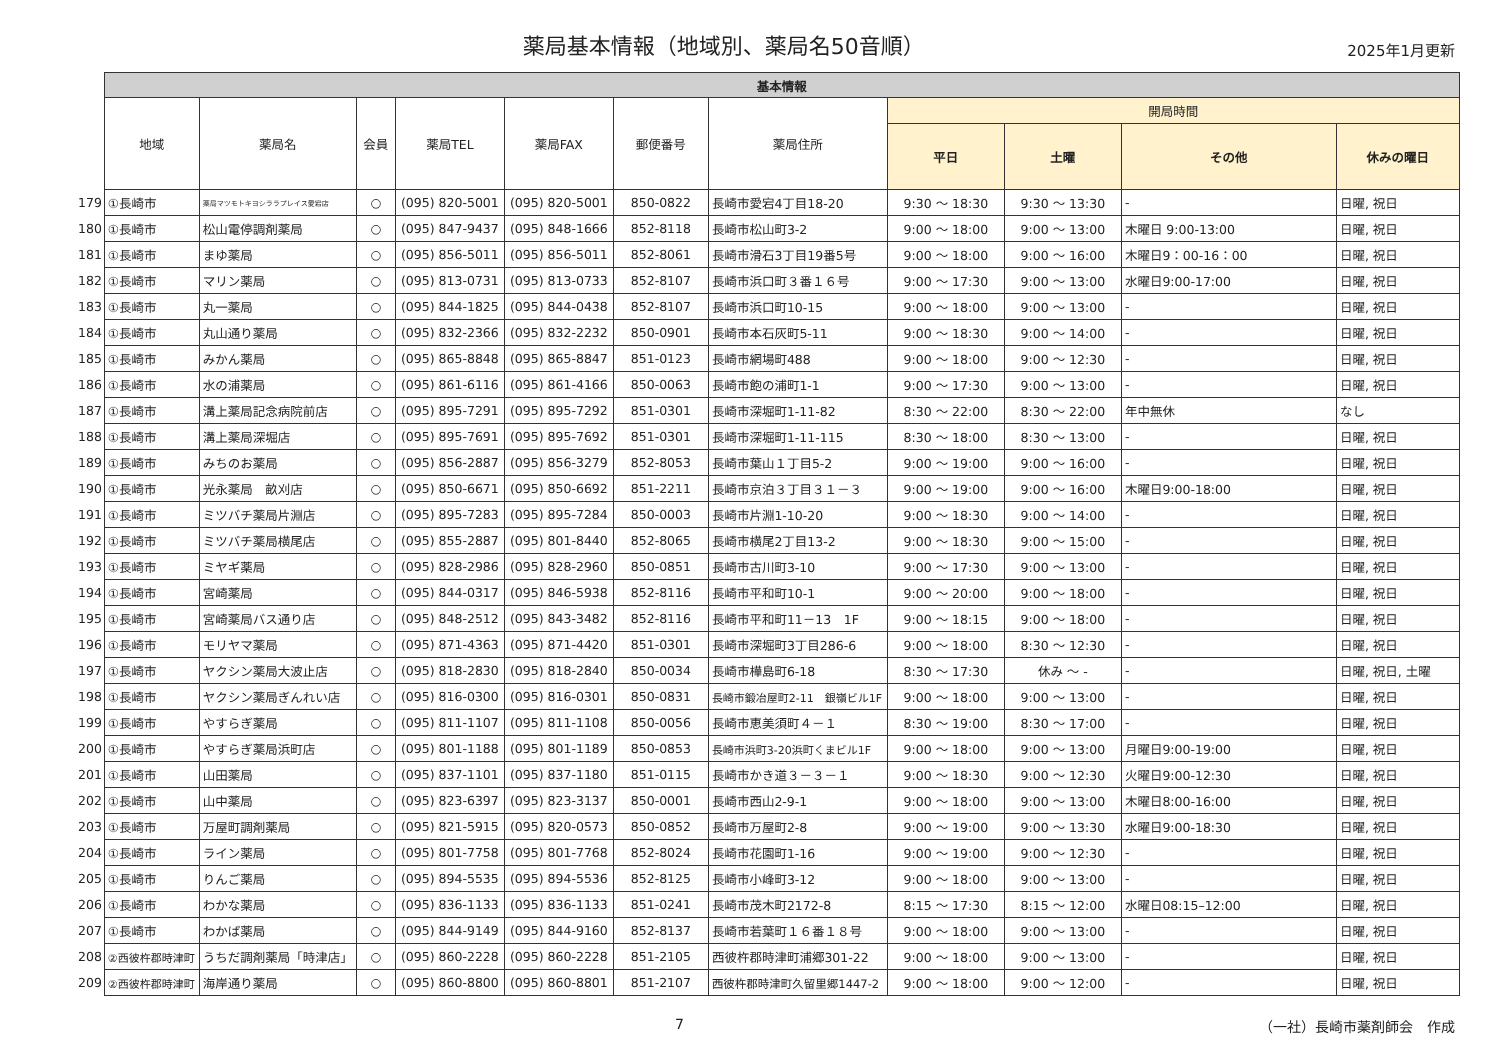薬局基本情報（地域別、薬局名50音順）
2025年1月更新
| | 基本情報 | | | | | | | | | | |
| | 地域 | 薬局名 | 会員 | 薬局TEL | 薬局FAX | 郵便番号 | 薬局住所 | 開局時間 | | | |
| | | | | | | | | 平日 | 土曜 | その他 | 休みの曜日 |
| 179 | ①長崎市 | 薬局マツモトキヨシララプレイス愛宕店 | ○ | (095) 820-5001 | (095) 820-5001 | 850-0822 | 長崎市愛宕4丁目18-20 | 9:30 ～ 18:30 | 9:30 ～ 13:30 | - | 日曜, 祝日 |
| 180 | ①長崎市 | 松山電停調剤薬局 | ○ | (095) 847-9437 | (095) 848-1666 | 852-8118 | 長崎市松山町3-2 | 9:00 ～ 18:00 | 9:00 ～ 13:00 | 木曜日 9:00-13:00 | 日曜, 祝日 |
| 181 | ①長崎市 | まゆ薬局 | ○ | (095) 856-5011 | (095) 856-5011 | 852-8061 | 長崎市滑石3丁目19番5号 | 9:00 ～ 18:00 | 9:00 ～ 16:00 | 木曜日9：00-16：00 | 日曜, 祝日 |
| 182 | ①長崎市 | マリン薬局 | ○ | (095) 813-0731 | (095) 813-0733 | 852-8107 | 長崎市浜口町３番１６号 | 9:00 ～ 17:30 | 9:00 ～ 13:00 | 水曜日9:00-17:00 | 日曜, 祝日 |
| 183 | ①長崎市 | 丸一薬局 | ○ | (095) 844-1825 | (095) 844-0438 | 852-8107 | 長崎市浜口町10-15 | 9:00 ～ 18:00 | 9:00 ～ 13:00 | - | 日曜, 祝日 |
| 184 | ①長崎市 | 丸山通り薬局 | ○ | (095) 832-2366 | (095) 832-2232 | 850-0901 | 長崎市本石灰町5-11 | 9:00 ～ 18:30 | 9:00 ～ 14:00 | - | 日曜, 祝日 |
| 185 | ①長崎市 | みかん薬局 | ○ | (095) 865-8848 | (095) 865-8847 | 851-0123 | 長崎市網場町488 | 9:00 ～ 18:00 | 9:00 ～ 12:30 | - | 日曜, 祝日 |
| 186 | ①長崎市 | 水の浦薬局 | ○ | (095) 861-6116 | (095) 861-4166 | 850-0063 | 長崎市飽の浦町1-1 | 9:00 ～ 17:30 | 9:00 ～ 13:00 | - | 日曜, 祝日 |
| 187 | ①長崎市 | 溝上薬局記念病院前店 | ○ | (095) 895-7291 | (095) 895-7292 | 851-0301 | 長崎市深堀町1-11-82 | 8:30 ～ 22:00 | 8:30 ～ 22:00 | 年中無休 | なし |
| 188 | ①長崎市 | 溝上薬局深堀店 | ○ | (095) 895-7691 | (095) 895-7692 | 851-0301 | 長崎市深堀町1-11-115 | 8:30 ～ 18:00 | 8:30 ～ 13:00 | - | 日曜, 祝日 |
| 189 | ①長崎市 | みちのお薬局 | ○ | (095) 856-2887 | (095) 856-3279 | 852-8053 | 長崎市葉山１丁目5-2 | 9:00 ～ 19:00 | 9:00 ～ 16:00 | - | 日曜, 祝日 |
| 190 | ①長崎市 | 光永薬局 畝刈店 | ○ | (095) 850-6671 | (095) 850-6692 | 851-2211 | 長崎市京泊３丁目３１－３ | 9:00 ～ 19:00 | 9:00 ～ 16:00 | 木曜日9:00-18:00 | 日曜, 祝日 |
| 191 | ①長崎市 | ミツバチ薬局片淵店 | ○ | (095) 895-7283 | (095) 895-7284 | 850-0003 | 長崎市片淵1-10-20 | 9:00 ～ 18:30 | 9:00 ～ 14:00 | - | 日曜, 祝日 |
| 192 | ①長崎市 | ミツバチ薬局横尾店 | ○ | (095) 855-2887 | (095) 801-8440 | 852-8065 | 長崎市横尾2丁目13-2 | 9:00 ～ 18:30 | 9:00 ～ 15:00 | - | 日曜, 祝日 |
| 193 | ①長崎市 | ミヤギ薬局 | ○ | (095) 828-2986 | (095) 828-2960 | 850-0851 | 長崎市古川町3-10 | 9:00 ～ 17:30 | 9:00 ～ 13:00 | - | 日曜, 祝日 |
| 194 | ①長崎市 | 宮崎薬局 | ○ | (095) 844-0317 | (095) 846-5938 | 852-8116 | 長崎市平和町10-1 | 9:00 ～ 20:00 | 9:00 ～ 18:00 | - | 日曜, 祝日 |
| 195 | ①長崎市 | 宮崎薬局バス通り店 | ○ | (095) 848-2512 | (095) 843-3482 | 852-8116 | 長崎市平和町11－13 1F | 9:00 ～ 18:15 | 9:00 ～ 18:00 | - | 日曜, 祝日 |
| 196 | ①長崎市 | モリヤマ薬局 | ○ | (095) 871-4363 | (095) 871-4420 | 851-0301 | 長崎市深堀町3丁目286-6 | 9:00 ～ 18:00 | 8:30 ～ 12:30 | - | 日曜, 祝日 |
| 197 | ①長崎市 | ヤクシン薬局大波止店 | ○ | (095) 818-2830 | (095) 818-2840 | 850-0034 | 長崎市樺島町6-18 | 8:30 ～ 17:30 | 休み ～ - | - | 日曜, 祝日, 土曜 |
| 198 | ①長崎市 | ヤクシン薬局ぎんれい店 | ○ | (095) 816-0300 | (095) 816-0301 | 850-0831 | 長崎市鍛冶屋町2-11 銀嶺ビル1F | 9:00 ～ 18:00 | 9:00 ～ 13:00 | - | 日曜, 祝日 |
| 199 | ①長崎市 | やすらぎ薬局 | ○ | (095) 811-1107 | (095) 811-1108 | 850-0056 | 長崎市恵美須町４－１ | 8:30 ～ 19:00 | 8:30 ～ 17:00 | - | 日曜, 祝日 |
| 200 | ①長崎市 | やすらぎ薬局浜町店 | ○ | (095) 801-1188 | (095) 801-1189 | 850-0853 | 長崎市浜町3-20浜町くまビル1F | 9:00 ～ 18:00 | 9:00 ～ 13:00 | 月曜日9:00-19:00 | 日曜, 祝日 |
| 201 | ①長崎市 | 山田薬局 | ○ | (095) 837-1101 | (095) 837-1180 | 851-0115 | 長崎市かき道３－３－１ | 9:00 ～ 18:30 | 9:00 ～ 12:30 | 火曜日9:00-12:30 | 日曜, 祝日 |
| 202 | ①長崎市 | 山中薬局 | ○ | (095) 823-6397 | (095) 823-3137 | 850-0001 | 長崎市西山2-9-1 | 9:00 ～ 18:00 | 9:00 ～ 13:00 | 木曜日8:00-16:00 | 日曜, 祝日 |
| 203 | ①長崎市 | 万屋町調剤薬局 | ○ | (095) 821-5915 | (095) 820-0573 | 850-0852 | 長崎市万屋町2-8 | 9:00 ～ 19:00 | 9:00 ～ 13:30 | 水曜日9:00-18:30 | 日曜, 祝日 |
| 204 | ①長崎市 | ライン薬局 | ○ | (095) 801-7758 | (095) 801-7768 | 852-8024 | 長崎市花園町1-16 | 9:00 ～ 19:00 | 9:00 ～ 12:30 | - | 日曜, 祝日 |
| 205 | ①長崎市 | りんご薬局 | ○ | (095) 894-5535 | (095) 894-5536 | 852-8125 | 長崎市小峰町3-12 | 9:00 ～ 18:00 | 9:00 ～ 13:00 | - | 日曜, 祝日 |
| 206 | ①長崎市 | わかな薬局 | ○ | (095) 836-1133 | (095) 836-1133 | 851-0241 | 長崎市茂木町2172-8 | 8:15 ～ 17:30 | 8:15 ～ 12:00 | 水曜日08:15–12:00 | 日曜, 祝日 |
| 207 | ①長崎市 | わかば薬局 | ○ | (095) 844-9149 | (095) 844-9160 | 852-8137 | 長崎市若葉町１６番１８号 | 9:00 ～ 18:00 | 9:00 ～ 13:00 | - | 日曜, 祝日 |
| 208 | ②西彼杵郡時津町 | うちだ調剤薬局「時津店」 | ○ | (095) 860-2228 | (095) 860-2228 | 851-2105 | 西彼杵郡時津町浦郷301-22 | 9:00 ～ 18:00 | 9:00 ～ 13:00 | - | 日曜, 祝日 |
| 209 | ②西彼杵郡時津町 | 海岸通り薬局 | ○ | (095) 860-8800 | (095) 860-8801 | 851-2107 | 西彼杵郡時津町久留里郷1447-2 | 9:00 ～ 18:00 | 9:00 ～ 12:00 | - | 日曜, 祝日 |
7 （一社）長崎市薬剤師会　作成